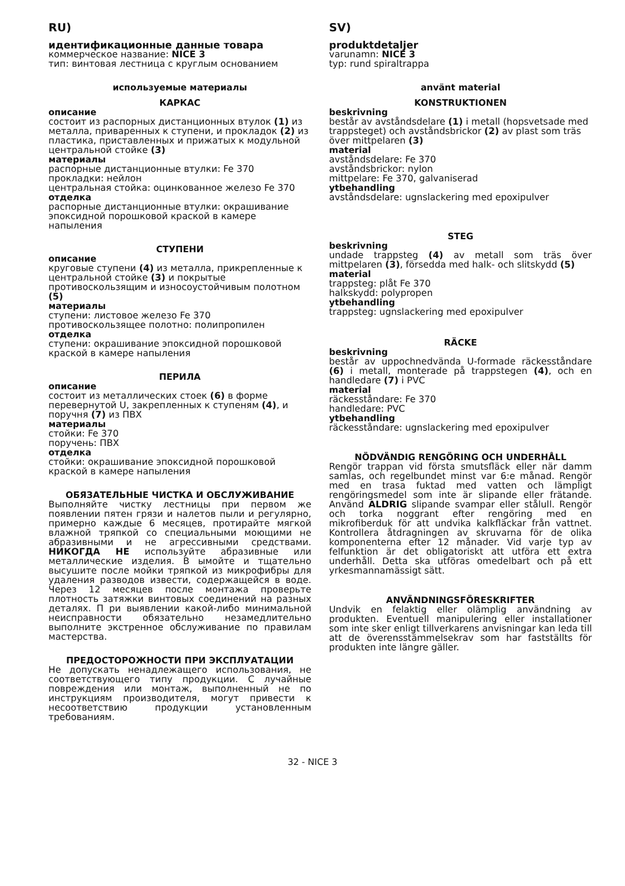RU)
идентификационные данные товара
коммерческое название: NICE 3
тип: винтовая лестница с круглым основанием
используемые материалы
КАРКАС
описание
состоит из распорных дистанционных втулок (1) из металла, приваренных к ступени, и прокладок (2) из пластика, приставленных и прижатых к модульной центральной стойке (3)
материалы
распорные дистанционные втулки: Fe 370
прокладки: нейлон
центральная стойка: оцинкованное железо Fe 370
отделка
распорные дистанционные втулки: окрашивание эпоксидной порошковой краской в камере напыления
СТУПЕНИ
описание
круговые ступени (4) из металла, прикрепленные к центральной стойке (3) и покрытые противоскользящим и износоустойчивым полотном (5)
материалы
ступени: листовое железо Fe 370
противоскользящее полотно: полипропилен
отделка
ступени: окрашивание эпоксидной порошковой краской в камере напыления
ПЕРИЛА
описание
состоит из металлических стоек (6) в форме перевернутой U, закрепленных к ступеням (4), и поручня (7) из ПВХ
материалы
стойки: Fe 370
поручень: ПВХ
отделка
стойки: окрашивание эпоксидной порошковой краской в камере напыления
ОБЯЗАТЕЛЬНЫЕ ЧИСТКА И ОБСЛУЖИВАНИЕ
Выполняйте чистку лестницы при первом же появлении пятен грязи и налетов пыли и регулярно, примерно каждые 6 месяцев, протирайте мягкой влажной тряпкой со специальными моющими не абразивными и не агрессивными средствами. НИКОГДА НЕ используйте абразивные или металлические изделия. В ымойте и тщательно высушите после мойки тряпкой из микрофибры для удаления разводов извести, содержащейся в воде. Через 12 месяцев после монтажа проверьте плотность затяжки винтовых соединений на разных деталях. П ри выявлении какой-либо минимальной неисправности обязательно незамедлительно выполните экстренное обслуживание по правилам мастерства.
ПРЕДОСТОРОЖНОСТИ ПРИ ЭКСПЛУАТАЦИИ
Не допускать ненадлежащего использования, не соответствующего типу продукции. С лучайные повреждения или монтаж, выполненный не по инструкциям производителя, могут привести к несоответствию продукции установленным требованиям.
SV)
produktdetaljer
varunamn: NICE 3
typ: rund spiraltrappa
använt material
KONSTRUKTIONEN
beskrivning
består av avståndsdelare (1) i metall (hopsvetsade med trappsteget) och avståndsbrickor (2) av plast som träs över mittpelaren (3)
material
avståndsdelare: Fe 370
avståndsbrickor: nylon
mittpelare: Fe 370, galvaniserad
ytbehandling
avståndsdelare: ugnslackering med epoxipulver
STEG
beskrivning
undade trappsteg (4) av metall som träs över mittpelaren (3), försedda med halk- och slitskydd (5)
material
trappsteg: plåt Fe 370
halkskydd: polypropen
ytbehandling
trappsteg: ugnslackering med epoxipulver
RÄCKE
beskrivning
består av uppochnedvända U-formade räckesståndare (6) i metall, monterade på trappstegen (4), och en handledare (7) i PVC
material
räckesståndare: Fe 370
handledare: PVC
ytbehandling
räckesståndare: ugnslackering med epoxipulver
NÖDVÄNDIG RENGÖRING OCH UNDERHÅLL
Rengör trappan vid första smutsfläck eller när damm samlas, och regelbundet minst var 6:e månad. Rengör med en trasa fuktad med vatten och lämpligt rengöringsmedel som inte är slipande eller frätande. Använd ALDRIG slipande svampar eller stålull. Rengör och torka noggrant efter rengöring med en mikrofiberduk för att undvika kalkfläckar från vattnet. Kontrollera åtdragningen av skruvarna för de olika komponenterna efter 12 månader. Vid varje typ av felfunktion är det obligatoriskt att utföra ett extra underhåll. Detta ska utföras omedelbart och på ett yrkesmannamässigt sätt.
ANVÄNDNINGSFÖRESKRIFTER
Undvik en felaktig eller olämplig användning av produkten. Eventuell manipulering eller installationer som inte sker enligt tillverkarens anvisningar kan leda till att de överensstämmelsekrav som har fastställts för produkten inte längre gäller.
32 - NICE 3